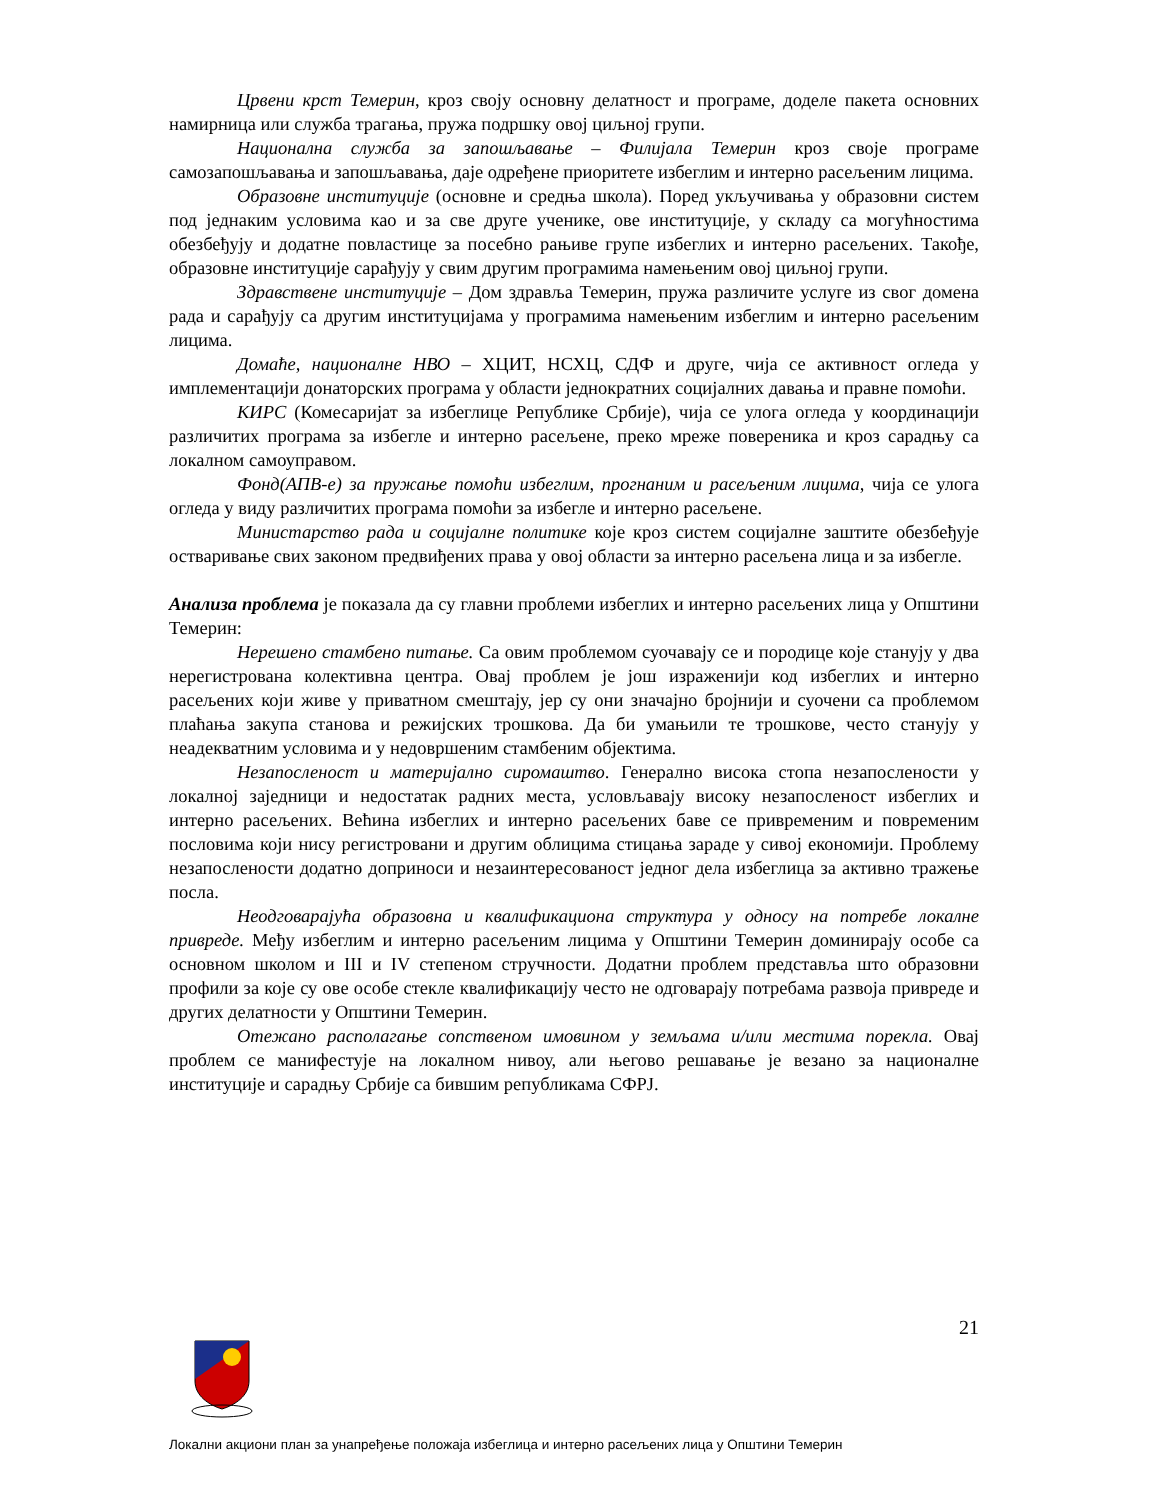Црвени крст Темерин, кроз своју основну делатност и програме, доделе пакета основних намирница или служба трагања, пружа подршку овој циљној групи.
Национална служба за запошљавање – Филијала Темерин кроз своје програме самозапошљавања и запошљавања, даје одређене приоритете избеглим и интерно расељеним лицима.
Образовне институције (основне и средња школа). Поред укључивања у образовни систем под једнаким условима као и за све друге ученике, ове институције, у складу са могућностима обезбеђују и додатне повластице за посебно рањиве групе избеглих и интерно расељених. Такође, образовне институције сарађују у свим другим програмима намењеним овој циљној групи.
Здравствене институције – Дом здравља Темерин, пружа различите услуге из свог домена рада и сарађују са другим институцијама у програмима намењеним избеглим и интерно расељеним лицима.
Домаће, националне НВО – ХЦИТ, НСХЦ, СДФ и друге, чија се активност огледа у имплементацији донаторских програма у области једнократних социјалних давања и правне помоћи.
КИРС (Комесаријат за избеглице Републике Србије), чија се улога огледа у координацији различитих програма за избегле и интерно расељене, преко мреже повереника и кроз сарадњу са локалном самоуправом.
Фонд(АПВ-е) за пружање помоћи избеглим, прогнаним и расељеним лицима, чија се улога огледа у виду различитих програма помоћи за избегле и интерно расељене.
Министарство рада и социјалне политике које кроз систем социјалне заштите обезбеђује остваривање свих законом предвиђених права у овој области за интерно расељена лица и за избегле.
Анализа проблема је показала да су главни проблеми избеглих и интерно расељених лица у Општини Темерин:
Нерешено стамбено питање. Са овим проблемом суочавају се и породице које станују у два нерегистрована колективна центра. Овај проблем је још израженији код избеглих и интерно расељених који живе у приватном смештају, јер су они значајно бројнији и суочени са проблемом плаћања закупа станова и режијских трошкова. Да би умањили те трошкове, често станују у неадекватним условима и у недовршеним стамбеним објектима.
Незапосленост и материјално сиромаштво. Генерално висока стопа незапослености у локалној заједници и недостатак радних места, условљавају високу незапосленост избеглих и интерно расељених. Већина избеглих и интерно расељених баве се привременим и повременим пословима који нису регистровани и другим облицима стицања зараде у сивој економији. Проблему незапослености додатно доприноси и незаинтересованост једног дела избеглица за активно тражење посла.
Неодговарајућа образовна и квалификациона структура у односу на потребе локалне привреде. Међу избеглим и интерно расељеним лицима у Општини Темерин доминирају особе са основном школом и III и IV степеном стручности. Додатни проблем представља што образовни профили за које су ове особе стекле квалификацију често не одговарају потребама развоја привреде и других делатности у Општини Темерин.
Отежано располагање сопственом имовином у земљама и/или местима порекла. Овај проблем се манифестује на локалном нивоу, али његово решавање је везано за националне институције и сарадњу Србије са бившим републикама СФРЈ.
21
Локални акциони план за унапређење положаја избеглица и интерно расељених лица у Општини Темерин